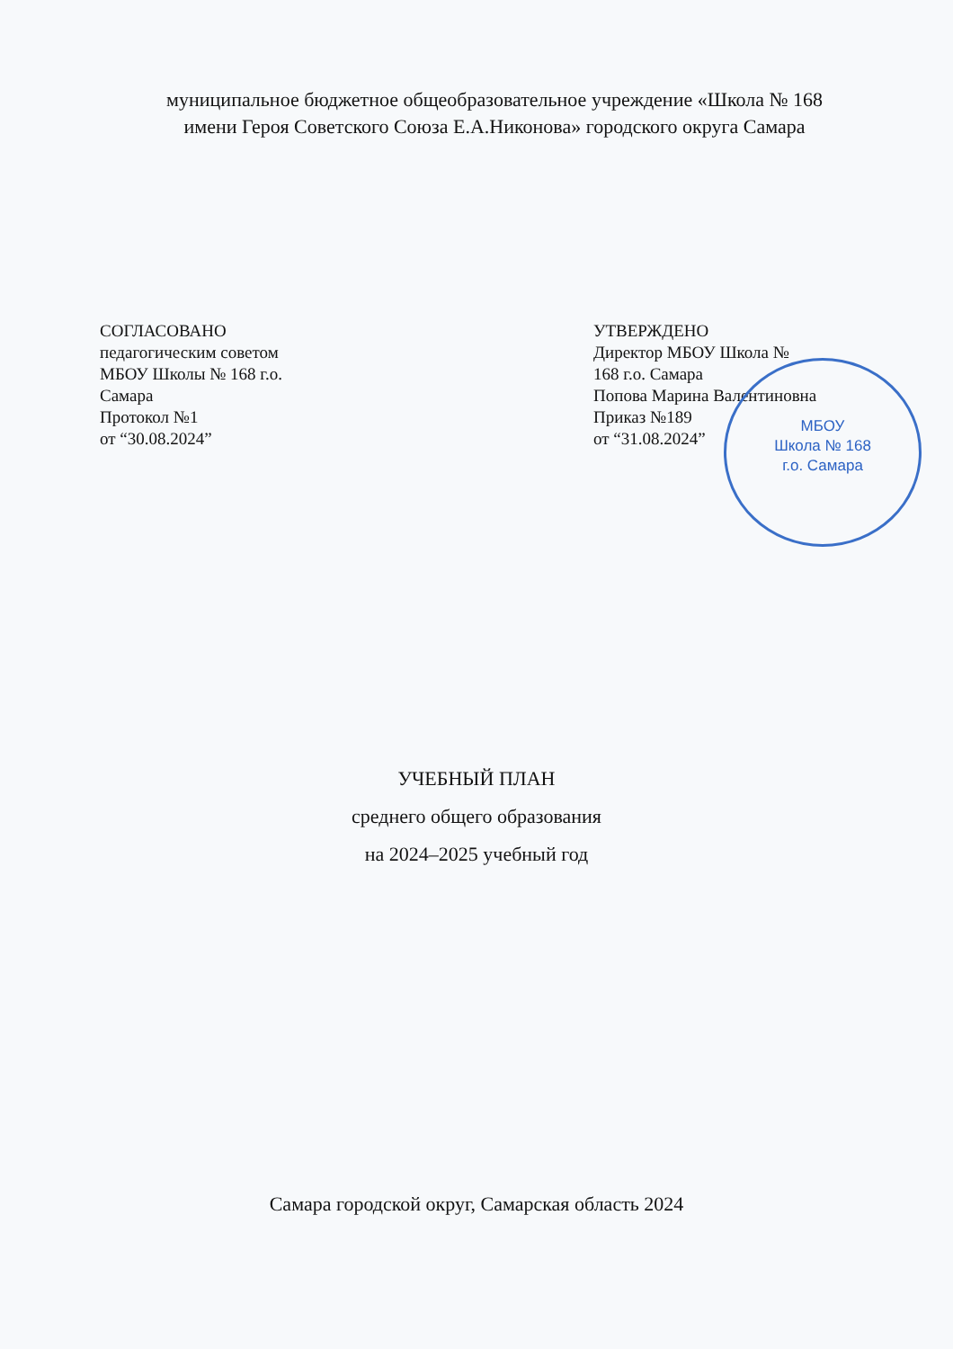муниципальное бюджетное общеобразовательное учреждение «Школа № 168
имени Героя Советского Союза Е.А.Никонова» городского округа Самара
СОГЛАСОВАНО
педагогическим советом
МБОУ Школы № 168 г.о.
Самара
Протокол №1
от “30.08.2024”
УТВЕРЖДЕНО
Директор МБОУ Школа №
168 г.о. Самара
Попова Марина Валентиновна
Приказ №189
от “31.08.2024”
МБОУ
Школа № 168
г.о. Самара
УЧЕБНЫЙ ПЛАН
среднего общего образования
на 2024–2025 учебный год
Самара городской округ, Самарская область 2024